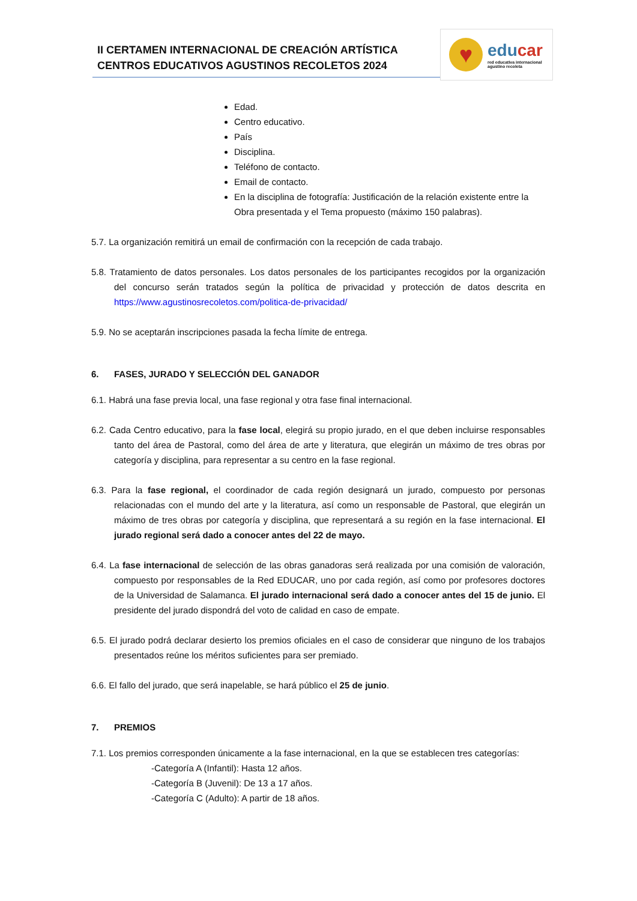II CERTAMEN INTERNACIONAL DE CREACIÓN ARTÍSTICA
CENTROS EDUCATIVOS AGUSTINOS RECOLETOS 2024
♥
educar
red educativa internacional
agustino recoleta
Edad.
Centro educativo.
País
Disciplina.
Teléfono de contacto.
Email de contacto.
En la disciplina de fotografía: Justificación de la relación existente entre la Obra presentada y el Tema propuesto (máximo 150 palabras).
5.7. La organización remitirá un email de confirmación con la recepción de cada trabajo.
5.8. Tratamiento de datos personales. Los datos personales de los participantes recogidos por la organización del concurso serán tratados según la política de privacidad y protección de datos descrita en https://www.agustinosrecoletos.com/politica-de-privacidad/
5.9. No se aceptarán inscripciones pasada la fecha límite de entrega.
6. FASES, JURADO Y SELECCIÓN DEL GANADOR
6.1. Habrá una fase previa local, una fase regional y otra fase final internacional.
6.2. Cada Centro educativo, para la fase local, elegirá su propio jurado, en el que deben incluirse responsables tanto del área de Pastoral, como del área de arte y literatura, que elegirán un máximo de tres obras por categoría y disciplina, para representar a su centro en la fase regional.
6.3. Para la fase regional, el coordinador de cada región designará un jurado, compuesto por personas relacionadas con el mundo del arte y la literatura, así como un responsable de Pastoral, que elegirán un máximo de tres obras por categoría y disciplina, que representará a su región en la fase internacional. El jurado regional será dado a conocer antes del 22 de mayo.
6.4. La fase internacional de selección de las obras ganadoras será realizada por una comisión de valoración, compuesto por responsables de la Red EDUCAR, uno por cada región, así como por profesores doctores de la Universidad de Salamanca. El jurado internacional será dado a conocer antes del 15 de junio. El presidente del jurado dispondrá del voto de calidad en caso de empate.
6.5. El jurado podrá declarar desierto los premios oficiales en el caso de considerar que ninguno de los trabajos presentados reúne los méritos suficientes para ser premiado.
6.6. El fallo del jurado, que será inapelable, se hará público el 25 de junio.
7. PREMIOS
7.1. Los premios corresponden únicamente a la fase internacional, en la que se establecen tres categorías:
-Categoría A (Infantil): Hasta 12 años.
-Categoría B (Juvenil): De 13 a 17 años.
-Categoría C (Adulto): A partir de 18 años.